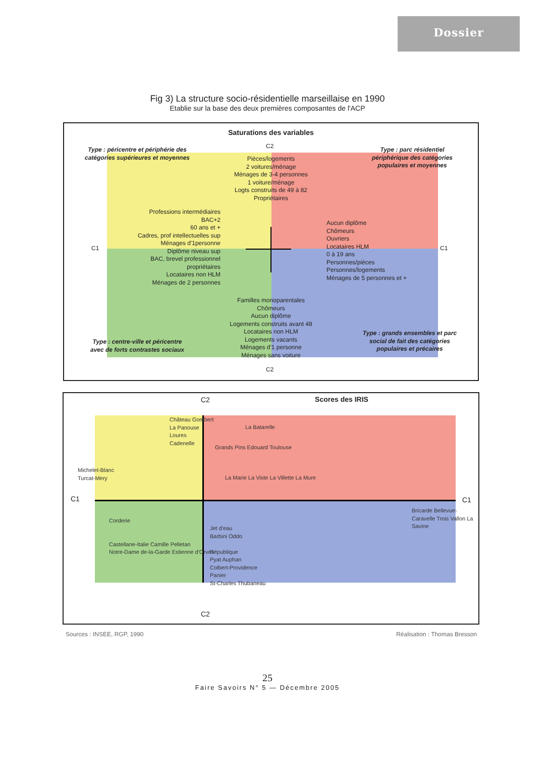Dossier
Fig 3) La structure socio-résidentielle marseillaise en 1990
Etablie sur la base des deux premières composantes de l'ACP
Saturations des variables
C2
Type : péricentre et périphérie des catégories supérieures et moyennes
Type : parc résidentiel périphérique des catégories populaires et moyennes
Pièces/logements
2 voitures/ménage
Ménages de 3-4 personnes
1 voiture/ménage
Logts construits de 49 à 82
Propriétaires
Professions intermédiaires
BAC+2
60 ans et +
Cadres, prof intellectuelles sup
Ménages d'1personne
Diplôme niveau sup
BAC, brevel professionnel
propriétaires
Locataires non HLM
Ménages de 2 personnes
Aucun diplôme
Chômeurs
Ouvriers
Locataires HLM
0 à 19 ans
Personnes/pièces
Personnes/logements
Ménages de 5 personnes et +
C1 C1
Familles monoparentales
Chômeurs
Aucun diplôme
Logements construits avant 48
Locataires non HLM
Logements vacants
Ménages d'1 personne
Ménages sans voiture
Type : centre-ville et péricentre avec de forts contrastes sociaux
Type : grands ensembles et parc social de fait des catégories populaires et précaires
C2
Scores des IRIS C2
C2
C1 C1
Château Gombert
La Panouse
Loures
Cadenelle
Michelet-Blanc
Turcat-Mery
La Batarelle
Grands Pins Edouard Toulouse
La Marie La Viste La Villette La Mure
Bricarde Bellevue-Caravelle Trois Vallon La Savine
Corderie
Castellane-Italie Camille Pelletan
Notre-Dame de-la-Garde Estienne d'Orves
Jet d'eau
Barbini Oddo
République
Pyat Auphan
Colbert-Providence
Panier
St-Charles Thubaneau
Sources : INSEE, RGP, 1990 Réalisation : Thomas Bresson
25
Faire Savoirs N° 5 — Décembre 2005